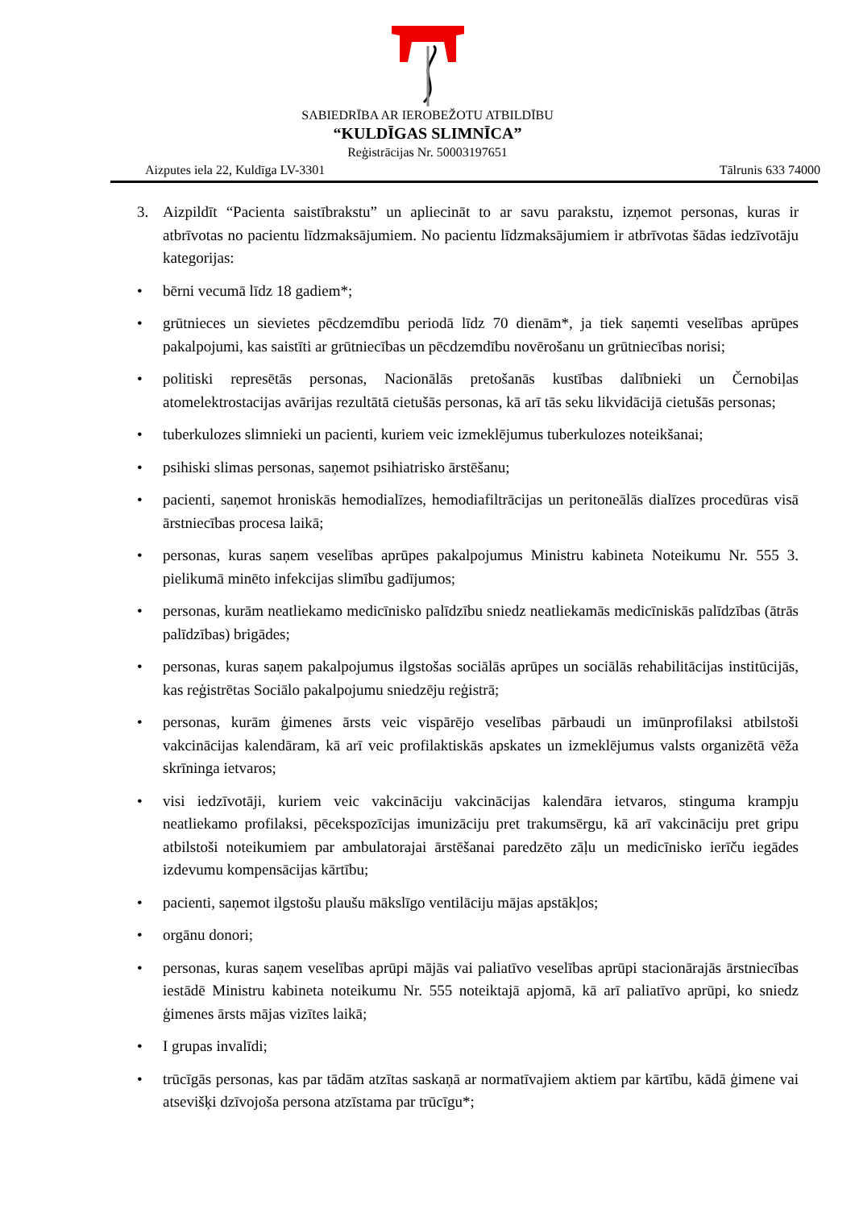SABIEDRĪBA AR IEROBEŽOTU ATBILDĪBU
“KULDĪGAS SLIMNĪCA”
Reģistrācijas Nr. 50003197651
Aizputes iela 22, Kuldīga LV-3301 Tālrunis 633 74000
3. Aizpildīt “Pacienta saistībrakstu” un apliecināt to ar savu parakstu, izņemot personas, kuras ir atbrīvotas no pacientu līdzmaksājumiem. No pacientu līdzmaksājumiem ir atbrīvotas šādas iedzīvotāju kategorijas:
• bērni vecumā līdz 18 gadiem*;
• grūtnieces un sievietes pēcdzemdību periodā līdz 70 dienām*, ja tiek saņemti veselības aprūpes pakalpojumi, kas saistīti ar grūtniecības un pēcdzemdību novērošanu un grūtniecības norisi;
• politiski represētās personas, Nacionālās pretošanās kustības dalībnieki un Černobiļas atomelektrostacijas avārijas rezultātā cietušās personas, kā arī tās seku likvidācijā cietušās personas;
• tuberkulozes slimnieki un pacienti, kuriem veic izmeklējumus tuberkulozes noteikšanai;
• psihiski slimas personas, saņemot psihiatrisko ārstēšanu;
• pacienti, saņemot hroniskās hemodialīzes, hemodiafiltrācijas un peritoneālās dialīzes procedūras visā ārstniecības procesa laikā;
• personas, kuras saņem veselības aprūpes pakalpojumus Ministru kabineta Noteikumu Nr. 555 3. pielikumā minēto infekcijas slimību gadījumos;
• personas, kurām neatliekamo medicīnisko palīdzību sniedz neatliekamās medicīniskās palīdzības (ātrās palīdzības) brigādes;
• personas, kuras saņem pakalpojumus ilgstošas sociālās aprūpes un sociālās rehabilitācijas institūcijās, kas reģistrētas Sociālo pakalpojumu sniedzēju reģistrā;
• personas, kurām ģimenes ārsts veic vispārējo veselības pārbaudi un imūnprofilaksi atbilstoši vakcinācijas kalendāram, kā arī veic profilaktiskās apskates un izmeklējumus valsts organizētā vēža skrīninga ietvaros;
• visi iedzīvotāji, kuriem veic vakcināciju vakcinācijas kalendāra ietvaros, stinguma krampju neatliekamo profilaksi, pēcekspozīcijas imunizāciju pret trakumsērgu, kā arī vakcināciju pret gripu atbilstoši noteikumiem par ambulatorajai ārstēšanai paredzēto zāļu un medicīnisko ierīču iegādes izdevumu kompensācijas kārtību;
• pacienti, saņemot ilgstošu plaušu mākslīgo ventilāciju mājas apstākļos;
• orgānu donori;
• personas, kuras saņem veselības aprūpi mājās vai paliatīvo veselības aprūpi stacionārajās ārstniecības iestādē Ministru kabineta noteikumu Nr. 555 noteiktajā apjomā, kā arī paliatīvo aprūpi, ko sniedz ģimenes ārsts mājas vizītes laikā;
• I grupas invalīdi;
• trūcīgās personas, kas par tādām atzītas saskaņā ar normatīvajiem aktiem par kārtību, kādā ģimene vai atsevišķi dzīvojoša persona atzīstama par trūcīgu*;